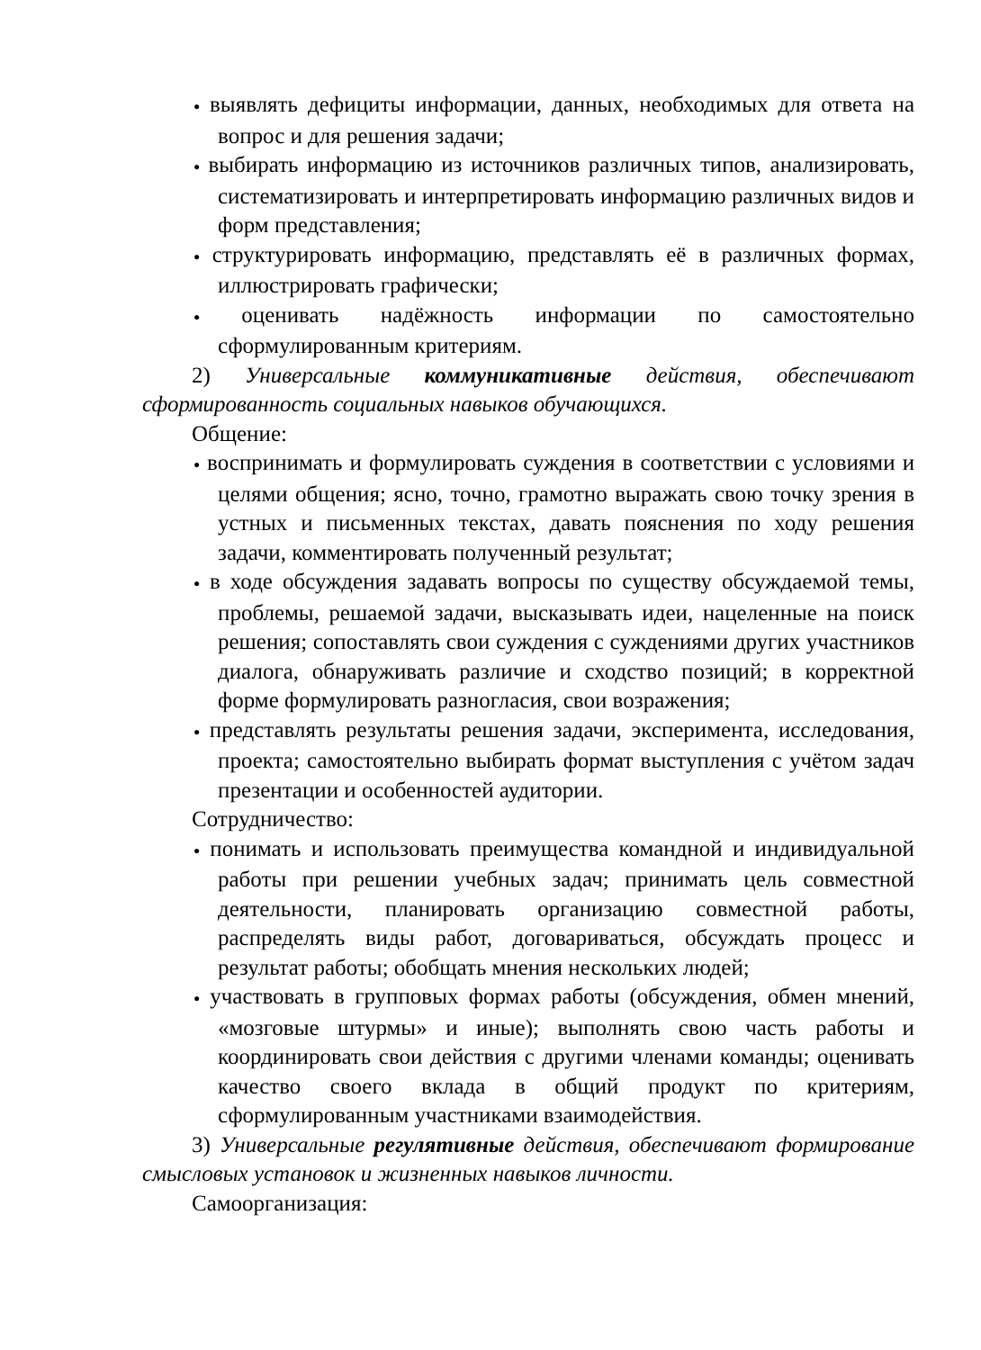● выявлять дефициты информации, данных, необходимых для ответа на вопрос и для решения задачи;
● выбирать информацию из источников различных типов, анализировать, систематизировать и интерпретировать информацию различных видов и форм представления;
● структурировать информацию, представлять её в различных формах, иллюстрировать графически;
● оценивать надёжность информации по самостоятельно сформулированным критериям.
2) Универсальные коммуникативные действия, обеспечивают сформированность социальных навыков обучающихся.
Общение:
● воспринимать и формулировать суждения в соответствии с условиями и целями общения; ясно, точно, грамотно выражать свою точку зрения в устных и письменных текстах, давать пояснения по ходу решения задачи, комментировать полученный результат;
● в ходе обсуждения задавать вопросы по существу обсуждаемой темы, проблемы, решаемой задачи, высказывать идеи, нацеленные на поиск решения; сопоставлять свои суждения с суждениями других участников диалога, обнаруживать различие и сходство позиций; в корректной форме формулировать разногласия, свои возражения;
● представлять результаты решения задачи, эксперимента, исследования, проекта; самостоятельно выбирать формат выступления с учётом задач презентации и особенностей аудитории.
Сотрудничество:
● понимать и использовать преимущества командной и индивидуальной работы при решении учебных задач; принимать цель совместной деятельности, планировать организацию совместной работы, распределять виды работ, договариваться, обсуждать процесс и результат работы; обобщать мнения нескольких людей;
● участвовать в групповых формах работы (обсуждения, обмен мнений, «мозговые штурмы» и иные); выполнять свою часть работы и координировать свои действия с другими членами команды; оценивать качество своего вклада в общий продукт по критериям, сформулированным участниками взаимодействия.
3) Универсальные регулятивные действия, обеспечивают формирование смысловых установок и жизненных навыков личности.
Самоорганизация: